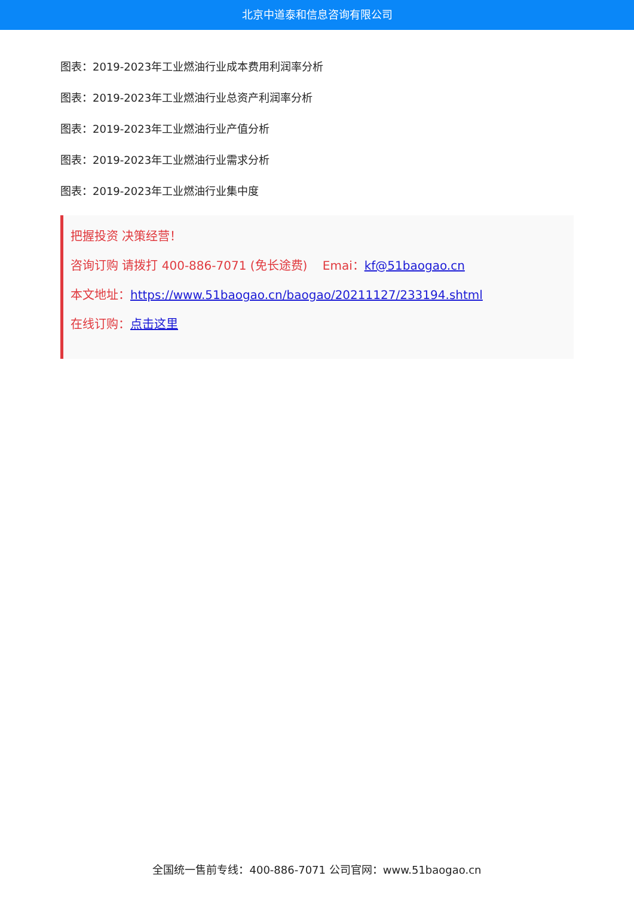北京中道泰和信息咨询有限公司
图表：2019-2023年工业燃油行业成本费用利润率分析
图表：2019-2023年工业燃油行业总资产利润率分析
图表：2019-2023年工业燃油行业产值分析
图表：2019-2023年工业燃油行业需求分析
图表：2019-2023年工业燃油行业集中度
把握投资 决策经营！
咨询订购 请拨打 400-886-7071 (免长途费) Emai：kf@51baogao.cn
本文地址：https://www.51baogao.cn/baogao/20211127/233194.shtml
在线订购：点击这里
全国统一售前专线：400-886-7071 公司官网：www.51baogao.cn